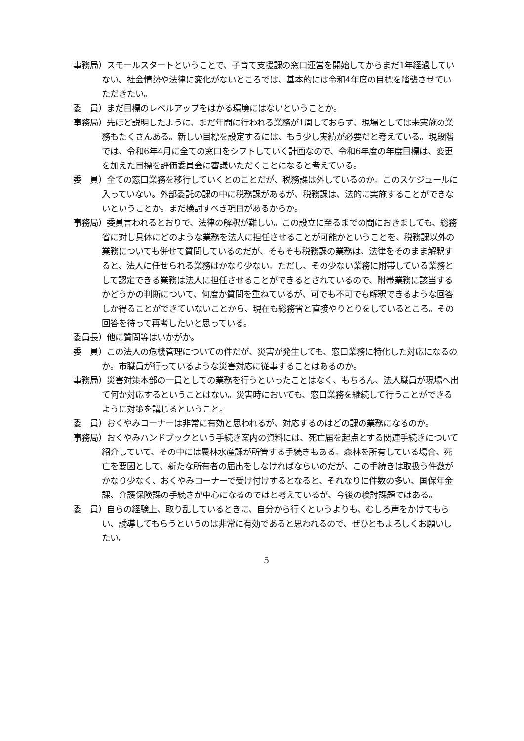事務局）スモールスタートということで、子育て支援課の窓口運営を開始してからまだ1年経過していない。社会情勢や法律に変化がないところでは、基本的には令和4年度の目標を踏襲させていただきたい。
委　員）まだ目標のレベルアップをはかる環境にはないということか。
事務局）先ほど説明したように、まだ年間に行われる業務が1周しておらず、現場としては未実施の業務もたくさんある。新しい目標を設定するには、もう少し実績が必要だと考えている。現段階では、令和6年4月に全ての窓口をシフトしていく計画なので、令和6年度の年度目標は、変更を加えた目標を評価委員会に審議いただくことになると考えている。
委　員）全ての窓口業務を移行していくとのことだが、税務課は外しているのか。このスケジュールに入っていない。外部委託の課の中に税務課があるが、税務課は、法的に実施することができないということか。まだ検討すべき項目があるからか。
事務局）委員言われるとおりで、法律の解釈が難しい。この設立に至るまでの間におきましても、総務省に対し具体にどのような業務を法人に担任させることが可能かということを、税務課以外の業務についても併せて質問しているのだが、そもそも税務課の業務は、法律をそのまま解釈すると、法人に任せられる業務はかなり少ない。ただし、その少ない業務に附帯している業務として認定できる業務は法人に担任させることができるとされているので、附帯業務に該当するかどうかの判断について、何度か質問を重ねているが、可でも不可でも解釈できるような回答しか得ることができていないことから、現在も総務省と直接やりとりをしているところ。その回答を待って再考したいと思っている。
委員長）他に質問等はいかがか。
委　員）この法人の危機管理についての件だが、災害が発生しても、窓口業務に特化した対応になるのか。市職員が行っているような災害対応に従事することはあるのか。
事務局）災害対策本部の一員としての業務を行うといったことはなく、もちろん、法人職員が現場へ出て何か対応するということはない。災害時においても、窓口業務を継続して行うことができるように対策を講じるということ。
委　員）おくやみコーナーは非常に有効と思われるが、対応するのはどの課の業務になるのか。
事務局）おくやみハンドブックという手続き案内の資料には、死亡届を起点とする関連手続きについて紹介していて、その中には農林水産課が所管する手続きもある。森林を所有している場合、死亡を要因として、新たな所有者の届出をしなければならいのだが、この手続きは取扱う件数がかなり少なく、おくやみコーナーで受け付けするとなると、それなりに件数の多い、国保年金課、介護保険課の手続きが中心になるのではと考えているが、今後の検討課題ではある。
委　員）自らの経験上、取り乱しているときに、自分から行くというよりも、むしろ声をかけてもらい、誘導してもらうというのは非常に有効であると思われるので、ぜひともよろしくお願いしたい。
5